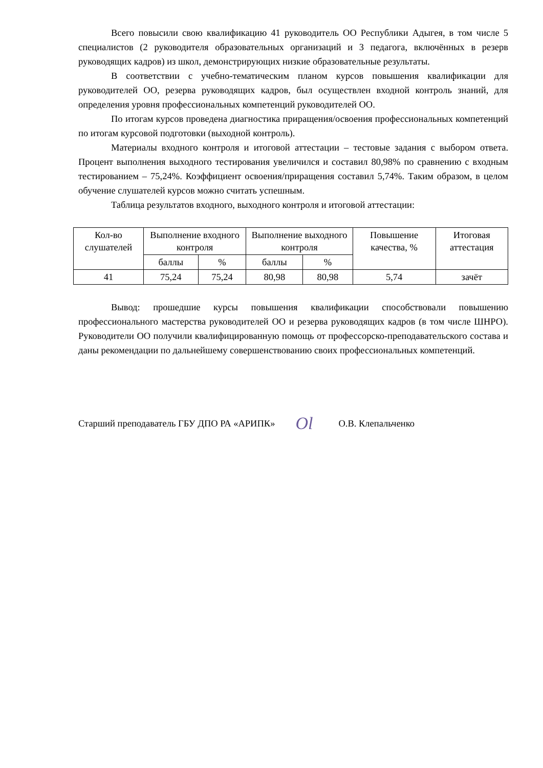Всего повысили свою квалификацию 41 руководитель ОО Республики Адыгея, в том числе 5 специалистов (2 руководителя образовательных организаций и 3 педагога, включённых в резерв руководящих кадров) из школ, демонстрирующих низкие образовательные результаты.
В соответствии с учебно-тематическим планом курсов повышения квалификации для руководителей ОО, резерва руководящих кадров, был осуществлен входной контроль знаний, для определения уровня профессиональных компетенций руководителей ОО.
По итогам курсов проведена диагностика приращения/освоения профессиональных компетенций по итогам курсовой подготовки (выходной контроль).
Материалы входного контроля и итоговой аттестации – тестовые задания с выбором ответа. Процент выполнения выходного тестирования увеличился и составил 80,98% по сравнению с входным тестированием – 75,24%. Коэффициент освоения/приращения составил 5,74%. Таким образом, в целом обучение слушателей курсов можно считать успешным.
Таблица результатов входного, выходного контроля и итоговой аттестации:
| Кол-во слушателей | Выполнение входного контроля | | Выполнение выходного контроля | | Повышение качества, % | Итоговая аттестация |
| --- | --- | --- | --- | --- | --- | --- |
| | баллы | % | баллы | % | | |
| 41 | 75,24 | 75,24 | 80,98 | 80,98 | 5,74 | зачёт |
Вывод: прошедшие курсы повышения квалификации способствовали повышению профессионального мастерства руководителей ОО и резерва руководящих кадров (в том числе ШНРО). Руководители ОО получили квалифицированную помощь от профессорско-преподавательского состава и даны рекомендации по дальнейшему совершенствованию своих профессиональных компетенций.
Старший преподаватель ГБУ ДПО РА «АРИПК» Ol О.В. Клепальченко